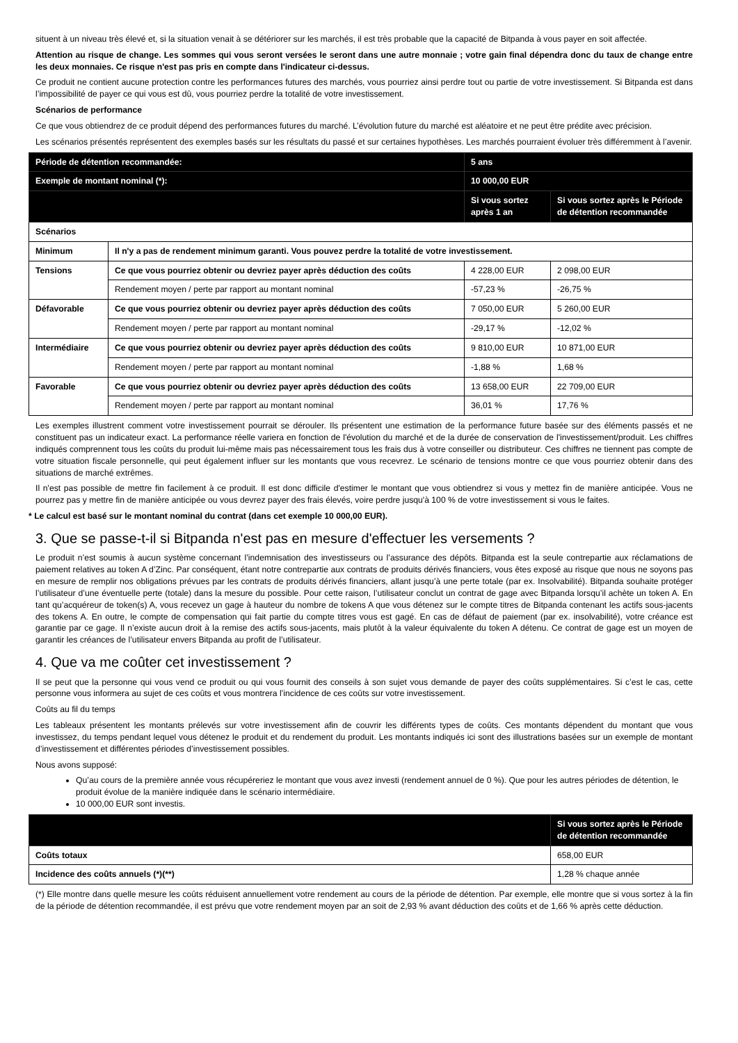situent à un niveau très élevé et, si la situation venait à se détériorer sur les marchés, il est très probable que la capacité de Bitpanda à vous payer en soit affectée.
Attention au risque de change. Les sommes qui vous seront versées le seront dans une autre monnaie ; votre gain final dépendra donc du taux de change entre les deux monnaies. Ce risque n'est pas pris en compte dans l'indicateur ci-dessus.
Ce produit ne contient aucune protection contre les performances futures des marchés, vous pourriez ainsi perdre tout ou partie de votre investissement. Si Bitpanda est dans l’impossibilité de payer ce qui vous est dû, vous pourriez perdre la totalité de votre investissement.
Scénarios de performance
Ce que vous obtiendrez de ce produit dépend des performances futures du marché. L’évolution future du marché est aléatoire et ne peut être prédite avec précision.
Les scénarios présentés représentent des exemples basés sur les résultats du passé et sur certaines hypothèses. Les marchés pourraient évoluer très différemment à l’avenir.
| Période de détention recommandée: | | 5 ans | |
| Exemple de montant nominal (*): | | 10 000,00 EUR | |
| | | Si vous sortez après 1 an | Si vous sortez après le Période de détention recommandée |
| Scénarios | | | |
| Minimum | Il n'y a pas de rendement minimum garanti. Vous pouvez perdre la totalité de votre investissement. | | |
| Tensions | Ce que vous pourriez obtenir ou devriez payer après déduction des coûts | 4 228,00 EUR | 2 098,00 EUR |
| | Rendement moyen / perte par rapport au montant nominal | -57,23 % | -26,75 % |
| Défavorable | Ce que vous pourriez obtenir ou devriez payer après déduction des coûts | 7 050,00 EUR | 5 260,00 EUR |
| | Rendement moyen / perte par rapport au montant nominal | -29,17 % | -12,02 % |
| Intermédiaire | Ce que vous pourriez obtenir ou devriez payer après déduction des coûts | 9 810,00 EUR | 10 871,00 EUR |
| | Rendement moyen / perte par rapport au montant nominal | -1,88 % | 1,68 % |
| Favorable | Ce que vous pourriez obtenir ou devriez payer après déduction des coûts | 13 658,00 EUR | 22 709,00 EUR |
| | Rendement moyen / perte par rapport au montant nominal | 36,01 % | 17,76 % |
Les exemples illustrent comment votre investissement pourrait se dérouler. Ils présentent une estimation de la performance future basée sur des éléments passés et ne constituent pas un indicateur exact. La performance réelle variera en fonction de l'évolution du marché et de la durée de conservation de l'investissement/produit. Les chiffres indiqués comprennent tous les coûts du produit lui-même mais pas nécessairement tous les frais dus à votre conseiller ou distributeur. Ces chiffres ne tiennent pas compte de votre situation fiscale personnelle, qui peut également influer sur les montants que vous recevrez. Le scénario de tensions montre ce que vous pourriez obtenir dans des situations de marché extrêmes.
Il n'est pas possible de mettre fin facilement à ce produit. Il est donc difficile d'estimer le montant que vous obtiendrez si vous y mettez fin de manière anticipée. Vous ne pourrez pas y mettre fin de manière anticipée ou vous devrez payer des frais élevés, voire perdre jusqu'à 100 % de votre investissement si vous le faites.
* Le calcul est basé sur le montant nominal du contrat (dans cet exemple 10 000,00 EUR).
3. Que se passe-t-il si Bitpanda n'est pas en mesure d'effectuer les versements ?
Le produit n’est soumis à aucun système concernant l’indemnisation des investisseurs ou l’assurance des dépôts. Bitpanda est la seule contrepartie aux réclamations de paiement relatives au token A d’Zinc. Par conséquent, étant notre contrepartie aux contrats de produits dérivés financiers, vous êtes exposé au risque que nous ne soyons pas en mesure de remplir nos obligations prévues par les contrats de produits dérivés financiers, allant jusqu’à une perte totale (par ex. Insolvabilité). Bitpanda souhaite protéger l’utilisateur d’une éventuelle perte (totale) dans la mesure du possible. Pour cette raison, l’utilisateur conclut un contrat de gage avec Bitpanda lorsqu’il achète un token A. En tant qu’acquéreur de token(s) A, vous recevez un gage à hauteur du nombre de tokens A que vous détenez sur le compte titres de Bitpanda contenant les actifs sous-jacents des tokens A. En outre, le compte de compensation qui fait partie du compte titres vous est gagé. En cas de défaut de paiement (par ex. insolvabilité), votre créance est garantie par ce gage. Il n’existe aucun droit à la remise des actifs sous-jacents, mais plutôt à la valeur équivalente du token A détenu. Ce contrat de gage est un moyen de garantir les créances de l’utilisateur envers Bitpanda au profit de l’utilisateur.
4. Que va me coûter cet investissement ?
Il se peut que la personne qui vous vend ce produit ou qui vous fournit des conseils à son sujet vous demande de payer des coûts supplémentaires. Si c’est le cas, cette personne vous informera au sujet de ces coûts et vous montrera l’incidence de ces coûts sur votre investissement.
Coûts au fil du temps
Les tableaux présentent les montants prélevés sur votre investissement afin de couvrir les différents types de coûts. Ces montants dépendent du montant que vous investissez, du temps pendant lequel vous détenez le produit et du rendement du produit. Les montants indiqués ici sont des illustrations basées sur un exemple de montant d’investissement et différentes périodes d’investissement possibles.
Nous avons supposé:
Qu’au cours de la première année vous récupéreriez le montant que vous avez investi (rendement annuel de 0 %). Que pour les autres périodes de détention, le produit évolue de la manière indiquée dans le scénario intermédiaire.
10 000,00 EUR sont investis.
| | Si vous sortez après le Période de détention recommandée |
| --- | --- |
| Coûts totaux | 658,00 EUR |
| Incidence des coûts annuels (*)(**) | 1,28 % chaque année |
(*) Elle montre dans quelle mesure les coûts réduisent annuellement votre rendement au cours de la période de détention. Par exemple, elle montre que si vous sortez à la fin de la période de détention recommandée, il est prévu que votre rendement moyen par an soit de 2,93 % avant déduction des coûts et de 1,66 % après cette déduction.